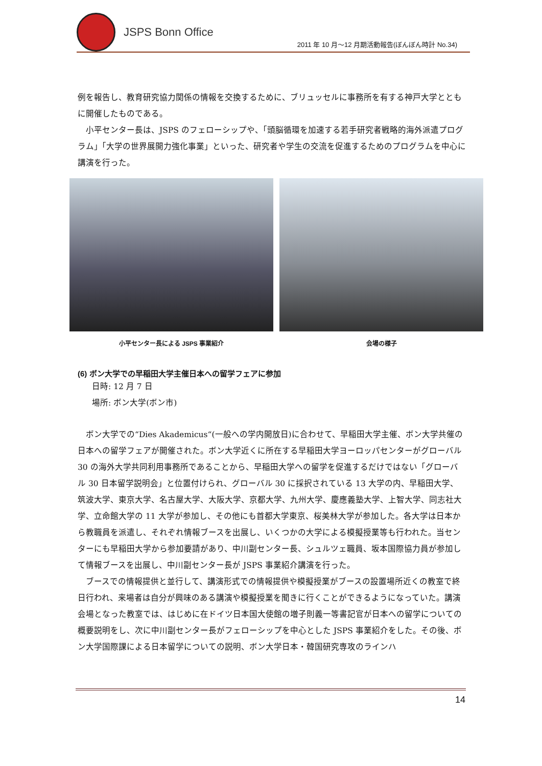JSPS Bonn Office
2011 年 10 月～12 月期活動報告(ぼんぼん時計 No.34)
例を報告し、教育研究協力関係の情報を交換するために、ブリュッセルに事務所を有する神戸大学とともに開催したものである。
　小平センター長は、JSPS のフェローシップや、「頭脳循環を加速する若手研究者戦略的海外派遣プログラム」「大学の世界展開力強化事業」といった、研究者や学生の交流を促進するためのプログラムを中心に講演を行った。
小平センター長による JSPS 事業紹介 会場の様子
(6) ボン大学での早稲田大学主催日本への留学フェアに参加
日時: 12 月 7 日
場所: ボン大学(ボン市)
　ボン大学での“Dies Akademicus“(一般への学内開放日)に合わせて、早稲田大学主催、ボン大学共催の日本への留学フェアが開催された。ボン大学近くに所在する早稲田大学ヨーロッパセンターがグローバル 30 の海外大学共同利用事務所であることから、早稲田大学への留学を促進するだけではない「グローバル 30 日本留学説明会」と位置付けられ、グローバル 30 に採択されている 13 大学の内、早稲田大学、筑波大学、東京大学、名古屋大学、大阪大学、京都大学、九州大学、慶應義塾大学、上智大学、同志社大学、立命館大学の 11 大学が参加し、その他にも首都大学東京、桜美林大学が参加した。各大学は日本から教職員を派遣し、それぞれ情報ブースを出展し、いくつかの大学による模擬授業等も行われた。当センターにも早稲田大学から参加要請があり、中川副センター長、シュルツェ職員、坂本国際協力員が参加して情報ブースを出展し、中川副センター長が JSPS 事業紹介講演を行った。
　ブースでの情報提供と並行して、講演形式での情報提供や模擬授業がブースの設置場所近くの教室で終日行われ、来場者は自分が興味のある講演や模擬授業を聞きに行くことができるようになっていた。講演会場となった教室では、はじめに在ドイツ日本国大使館の増子則義一等書記官が日本への留学についての概要説明をし、次に中川副センター長がフェローシップを中心とした JSPS 事業紹介をした。その後、ボン大学国際課による日本留学についての説明、ボン大学日本・韓国研究専攻のラインハ
14